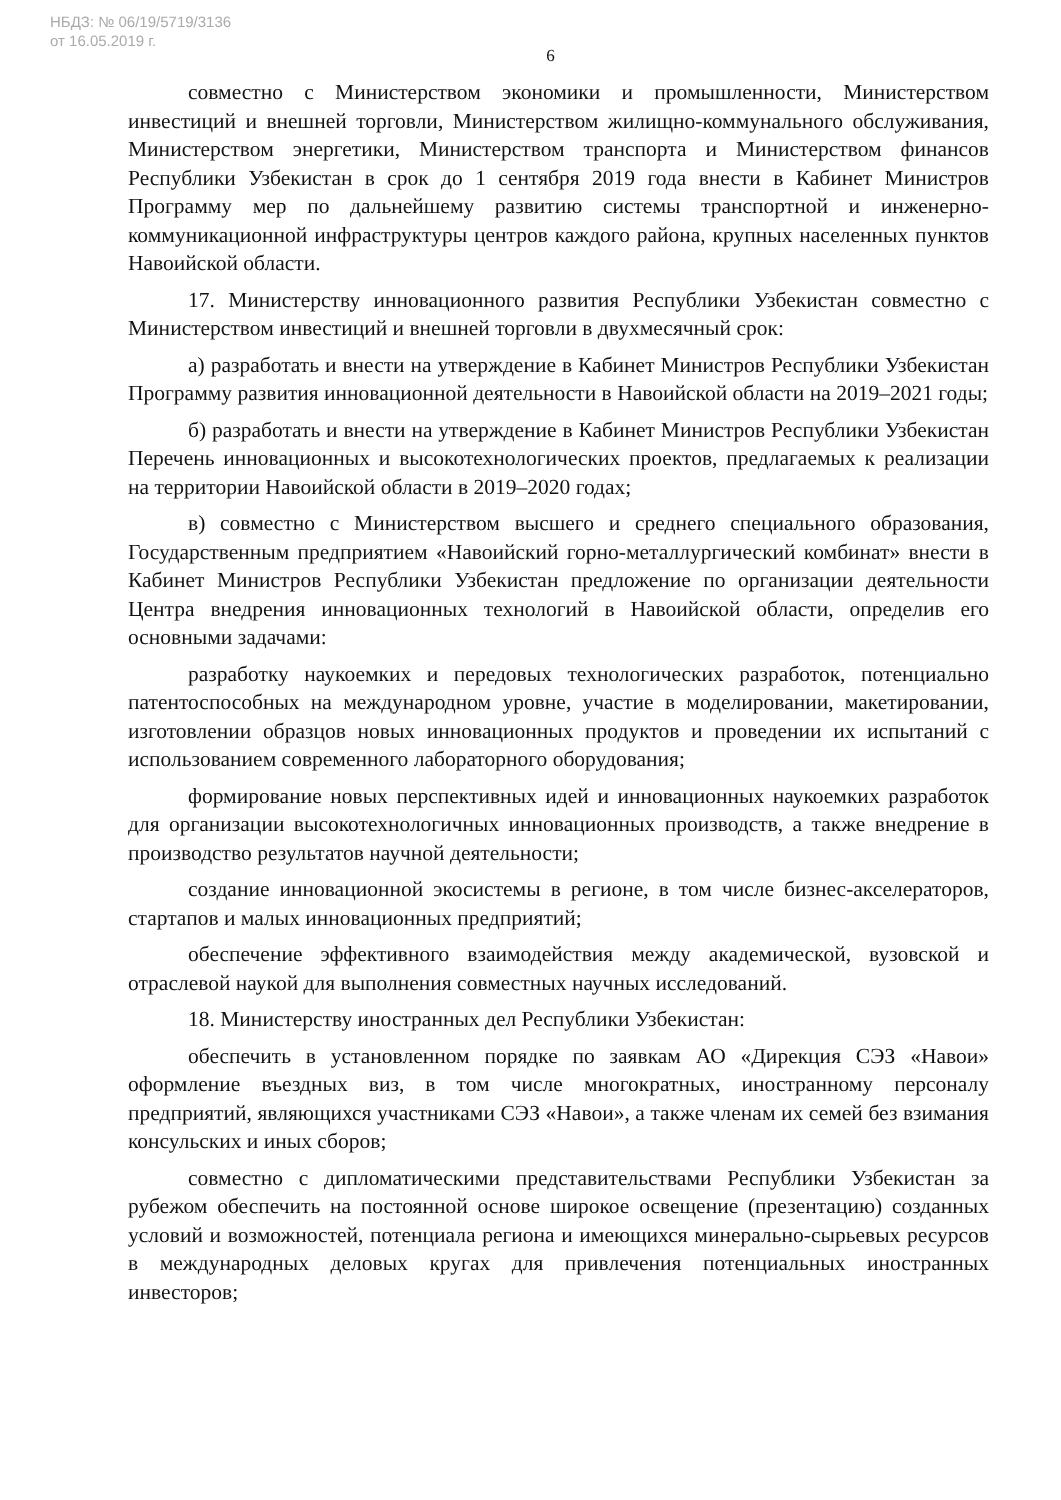НБДЗ: № 06/19/5719/3136
от 16.05.2019 г.
6
совместно с Министерством экономики и промышленности, Министерством инвестиций и внешней торговли, Министерством жилищно-коммунального обслуживания, Министерством энергетики, Министерством транспорта и Министерством финансов Республики Узбекистан в срок до 1 сентября 2019 года внести в Кабинет Министров Программу мер по дальнейшему развитию системы транспортной и инженерно-коммуникационной инфраструктуры центров каждого района, крупных населенных пунктов Навоийской области.
17. Министерству инновационного развития Республики Узбекистан совместно с Министерством инвестиций и внешней торговли в двухмесячный срок:
а) разработать и внести на утверждение в Кабинет Министров Республики Узбекистан Программу развития инновационной деятельности в Навоийской области на 2019–2021 годы;
б) разработать и внести на утверждение в Кабинет Министров Республики Узбекистан Перечень инновационных и высокотехнологических проектов, предлагаемых к реализации на территории Навоийской области в 2019–2020 годах;
в) совместно с Министерством высшего и среднего специального образования, Государственным предприятием «Навоийский горно-металлургический комбинат» внести в Кабинет Министров Республики Узбекистан предложение по организации деятельности Центра внедрения инновационных технологий в Навоийской области, определив его основными задачами:
разработку наукоемких и передовых технологических разработок, потенциально патентоспособных на международном уровне, участие в моделировании, макетировании, изготовлении образцов новых инновационных продуктов и проведении их испытаний с использованием современного лабораторного оборудования;
формирование новых перспективных идей и инновационных наукоемких разработок для организации высокотехнологичных инновационных производств, а также внедрение в производство результатов научной деятельности;
создание инновационной экосистемы в регионе, в том числе бизнес-акселераторов, стартапов и малых инновационных предприятий;
обеспечение эффективного взаимодействия между академической, вузовской и отраслевой наукой для выполнения совместных научных исследований.
18. Министерству иностранных дел Республики Узбекистан:
обеспечить в установленном порядке по заявкам АО «Дирекция СЭЗ «Навои» оформление въездных виз, в том числе многократных, иностранному персоналу предприятий, являющихся участниками СЭЗ «Навои», а также членам их семей без взимания консульских и иных сборов;
совместно с дипломатическими представительствами Республики Узбекистан за рубежом обеспечить на постоянной основе широкое освещение (презентацию) созданных условий и возможностей, потенциала региона и имеющихся минерально-сырьевых ресурсов в международных деловых кругах для привлечения потенциальных иностранных инвесторов;